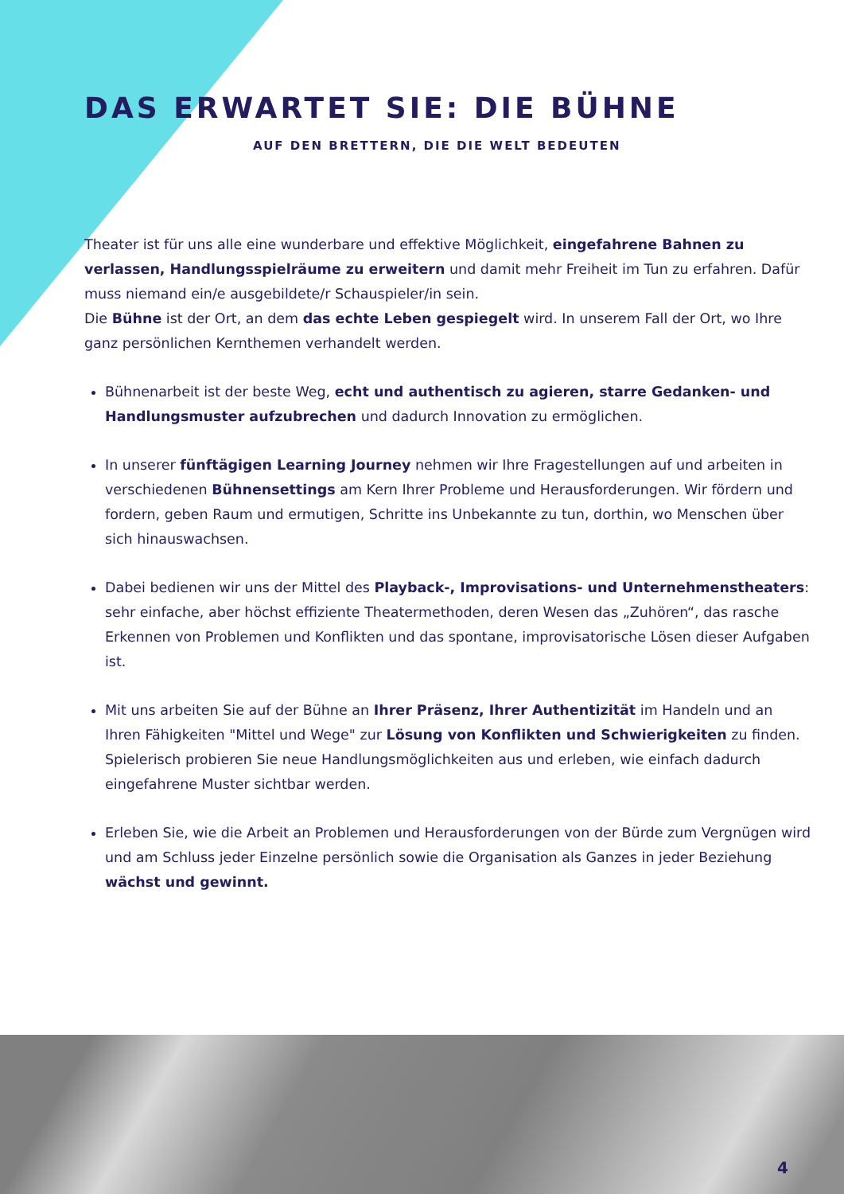DAS ERWARTET SIE: DIE BÜHNE
AUF DEN BRETTERN, DIE DIE WELT BEDEUTEN
Theater ist für uns alle eine wunderbare und effektive Möglichkeit, eingefahrene Bahnen zu verlassen, Handlungsspielräume zu erweitern und damit mehr Freiheit im Tun zu erfahren. Dafür muss niemand ein/e ausgebildete/r Schauspieler/in sein.
Die Bühne ist der Ort, an dem das echte Leben gespiegelt wird. In unserem Fall der Ort, wo Ihre ganz persönlichen Kernthemen verhandelt werden.
Bühnenarbeit ist der beste Weg, echt und authentisch zu agieren, starre Gedanken- und Handlungsmuster aufzubrechen und dadurch Innovation zu ermöglichen.
In unserer fünftägigen Learning Journey nehmen wir Ihre Fragestellungen auf und arbeiten in verschiedenen Bühnensettings am Kern Ihrer Probleme und Herausforderungen. Wir fördern und fordern, geben Raum und ermutigen, Schritte ins Unbekannte zu tun, dorthin, wo Menschen über sich hinauswachsen.
Dabei bedienen wir uns der Mittel des Playback-, Improvisations- und Unternehmenstheaters: sehr einfache, aber höchst effiziente Theatermethoden, deren Wesen das „Zuhören“, das rasche Erkennen von Problemen und Konflikten und das spontane, improvisatorische Lösen dieser Aufgaben ist.
Mit uns arbeiten Sie auf der Bühne an Ihrer Präsenz, Ihrer Authentizität im Handeln und an Ihren Fähigkeiten "Mittel und Wege" zur Lösung von Konflikten und Schwierigkeiten zu finden. Spielerisch probieren Sie neue Handlungsmöglichkeiten aus und erleben, wie einfach dadurch eingefahrene Muster sichtbar werden.
Erleben Sie, wie die Arbeit an Problemen und Herausforderungen von der Bürde zum Vergnügen wird und am Schluss jeder Einzelne persönlich sowie die Organisation als Ganzes in jeder Beziehung wächst und gewinnt.
4